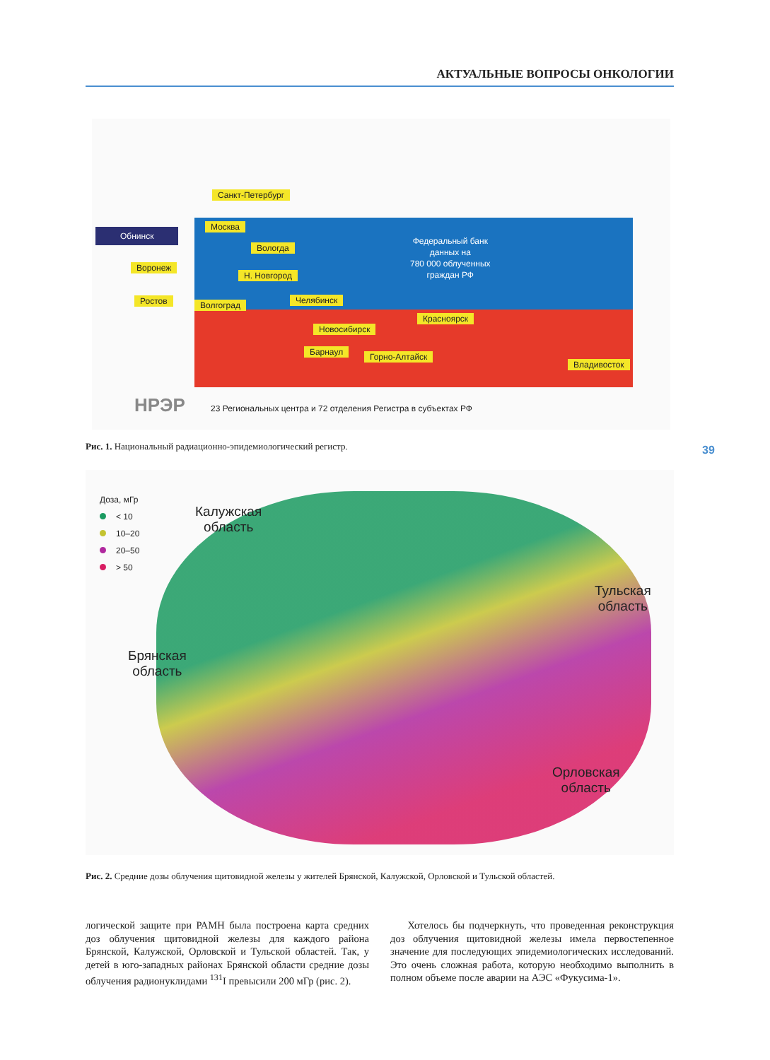АКТУАЛЬНЫЕ ВОПРОСЫ ОНКОЛОГИИ
Санкт-Петербург
Обнинск
Москва
Вологда
Воронеж
Н. Новгород
Ростов Волгоград Челябинск
Красноярск
Новосибирск
Барнаул Горно-Алтайск
Владивосток
Федеральный банк
данных на
780 000 облученных
граждан РФ
НРЭР
23 Региональных центра и 72 отделения Регистра в субъектах РФ
Рис. 1. Национальный радиационно-эпидемиологический регистр.
39
Доза, мГр
< 10
10–20
20–50
> 50
Калужская
область
Тульская
область
Брянская
область
Орловская
область
Рис. 2. Средние дозы облучения щитовидной железы у жителей Брянской, Калужской, Орловской и Тульской областей.
логической защите при РАМН была построена карта средних доз облучения щитовидной железы для каждого района Брянской, Калужской, Орловской и Тульской областей. Так, у детей в юго-западных районах Брянской области средние дозы облучения радионуклидами <sup>131</sup>I превысили 200 мГр (рис. 2).
Хотелось бы подчеркнуть, что проведенная реконструкция доз облучения щитовидной железы имела первостепенное значение для последующих эпидемиологических исследований. Это очень сложная работа, которую необходимо выполнить в полном объеме после аварии на АЭС «Фукусима-1».